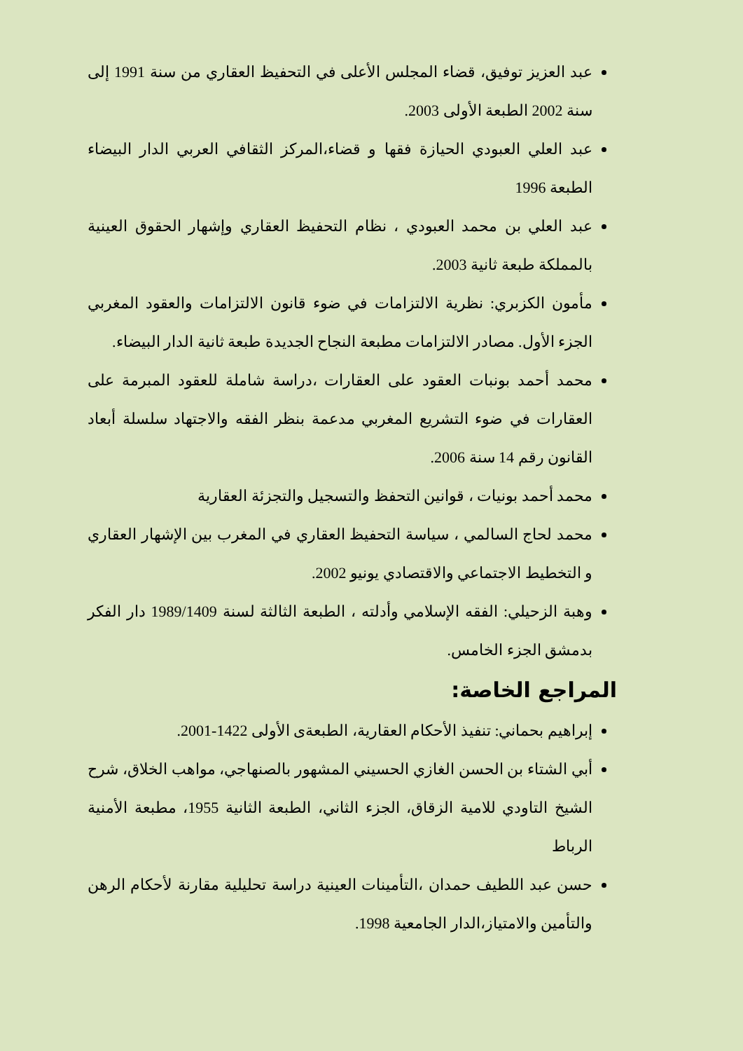عبد العزيز توفيق، قضاء المجلس الأعلى في التحفيظ العقاري من سنة 1991 إلى سنة 2002 الطبعة الأولى 2003.
عبد العلي العبودي الحيازة فقها و قضاء،المركز الثقافي العربي الدار البيضاء الطبعة 1996
عبد العلي بن محمد العبودي ، نظام التحفيظ العقاري وإشهار الحقوق العينية بالمملكة طبعة ثانية 2003.
مأمون الكزبري: نظرية الالتزامات في ضوء قانون الالتزامات والعقود المغربي الجزء الأول. مصادر الالتزامات مطبعة النجاح الجديدة طبعة ثانية الدار البيضاء.
محمد أحمد بونبات العقود على العقارات ،دراسة شاملة للعقود المبرمة على العقارات في ضوء التشريع المغربي مدعمة بنظر الفقه والاجتهاد سلسلة أبعاد القانون رقم 14 سنة 2006.
محمد أحمد بونيات ، قوانين التحفظ والتسجيل والتجزئة العقارية
محمد لحاج السالمي ، سياسة التحفيظ العقاري في المغرب بين الإشهار العقاري و التخطيط الاجتماعي والاقتصادي يونيو 2002.
وهبة الزحيلي: الفقه الإسلامي وأدلته ، الطبعة الثالثة لسنة 1989/1409 دار الفكر بدمشق الجزء الخامس.
المراجع الخاصة:
إبراهيم بحماني: تنفيذ الأحكام العقارية، الطبعةى الأولى 1422-2001.
أبي الشتاء بن الحسن الغازي الحسيني المشهور بالصنهاجي، مواهب الخلاق، شرح الشيخ التاودي للامية الزقاق، الجزء الثاني، الطبعة الثانية 1955، مطبعة الأمنية الرباط
حسن عبد اللطيف حمدان ،التأمينات العينية دراسة تحليلية مقارنة لأحكام الرهن والتأمين والامتياز،الدار الجامعية 1998.